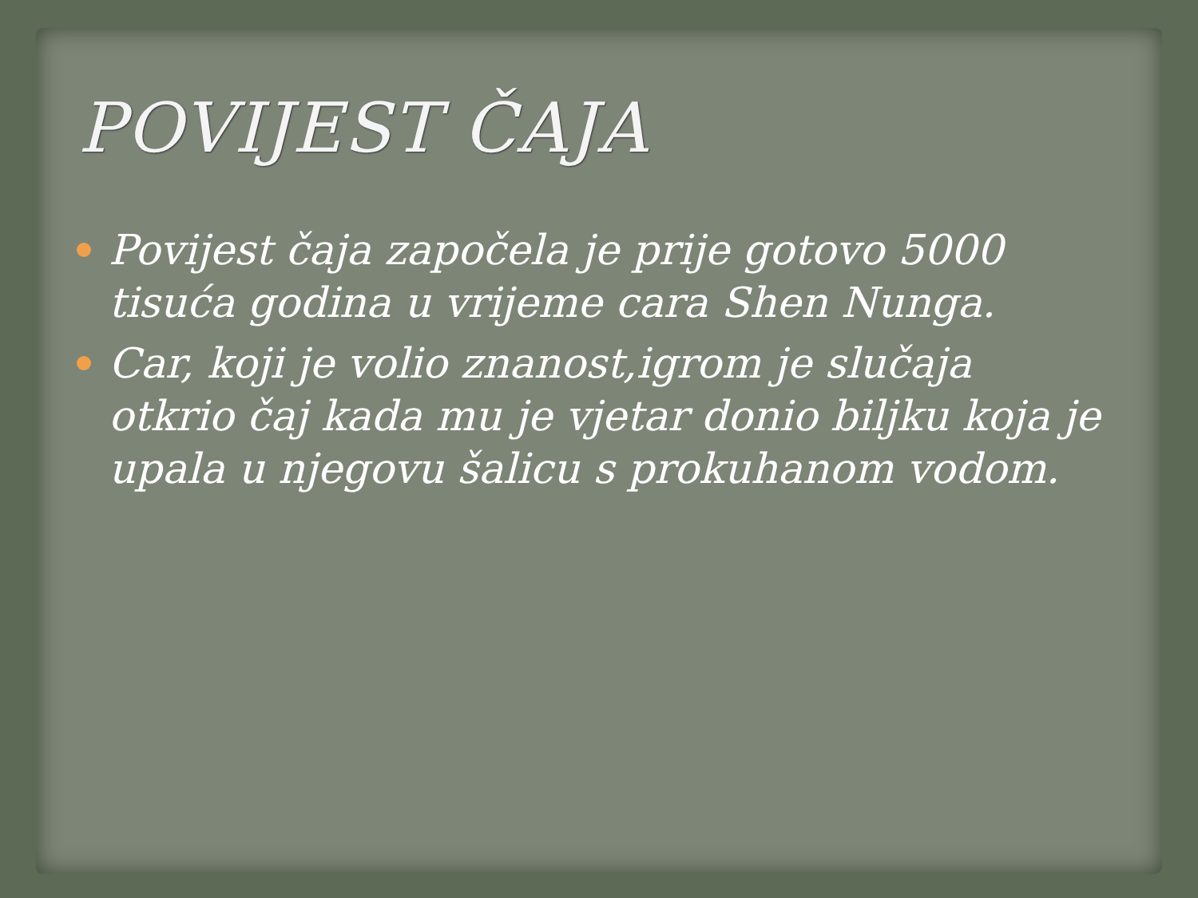POVIJEST ČAJA
Povijest čaja započela je prije gotovo 5000 tisuća godina u vrijeme cara Shen Nunga.
Car, koji je volio znanost,igrom je slučaja otkrio čaj kada mu je vjetar donio biljku koja je upala u njegovu šalicu s prokuhanom vodom.